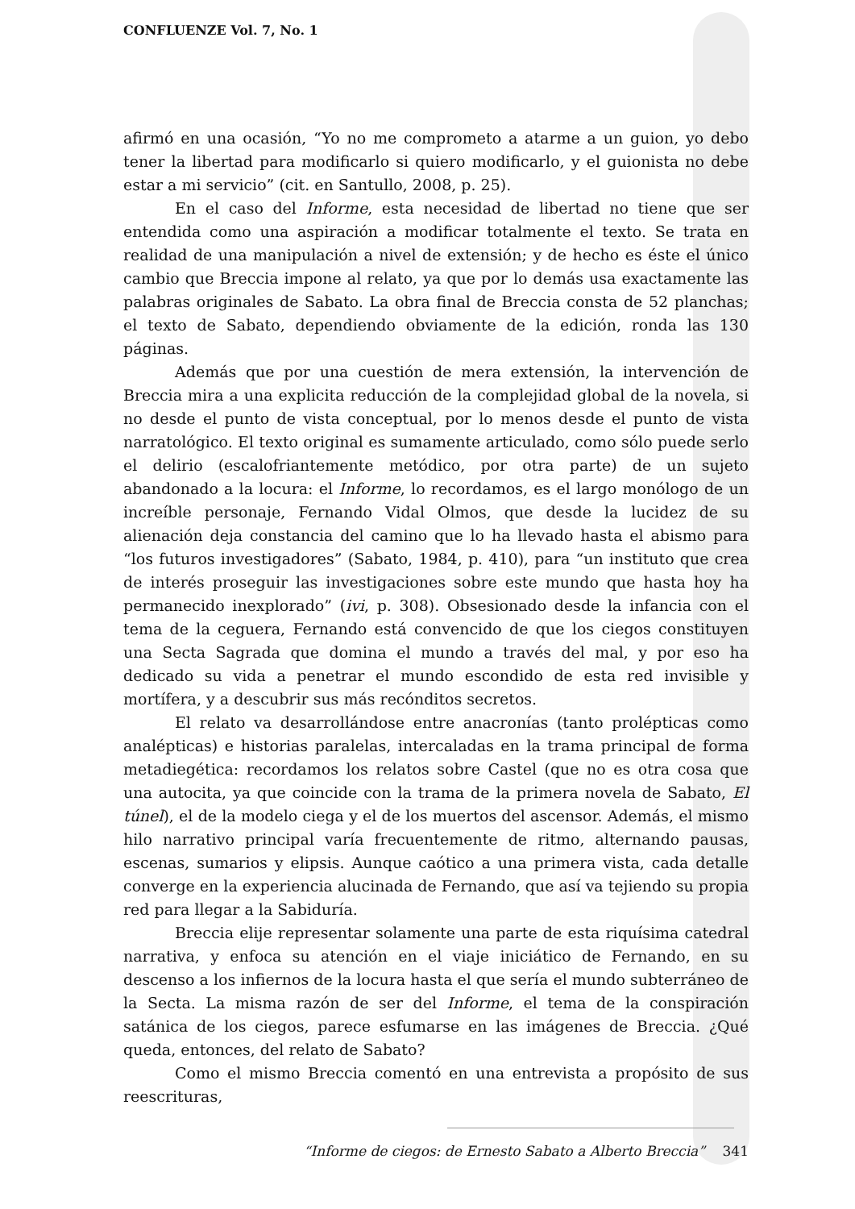CONFLUENZE Vol. 7, No. 1
afirmó en una ocasión, “Yo no me comprometo a atarme a un guion, yo debo tener la libertad para modificarlo si quiero modificarlo, y el guionista no debe estar a mi servicio” (cit. en Santullo, 2008, p. 25).
En el caso del Informe, esta necesidad de libertad no tiene que ser entendida como una aspiración a modificar totalmente el texto. Se trata en realidad de una manipulación a nivel de extensión; y de hecho es éste el único cambio que Breccia impone al relato, ya que por lo demás usa exactamente las palabras originales de Sabato. La obra final de Breccia consta de 52 planchas; el texto de Sabato, dependiendo obviamente de la edición, ronda las 130 páginas.
Además que por una cuestión de mera extensión, la intervención de Breccia mira a una explicita reducción de la complejidad global de la novela, si no desde el punto de vista conceptual, por lo menos desde el punto de vista narratológico. El texto original es sumamente articulado, como sólo puede serlo el delirio (escalofriantemente metódico, por otra parte) de un sujeto abandonado a la locura: el Informe, lo recordamos, es el largo monólogo de un increíble personaje, Fernando Vidal Olmos, que desde la lucidez de su alienación deja constancia del camino que lo ha llevado hasta el abismo para “los futuros investigadores” (Sabato, 1984, p. 410), para “un instituto que crea de interés proseguir las investigaciones sobre este mundo que hasta hoy ha permanecido inexplorado” (ivi, p. 308). Obsesionado desde la infancia con el tema de la ceguera, Fernando está convencido de que los ciegos constituyen una Secta Sagrada que domina el mundo a través del mal, y por eso ha dedicado su vida a penetrar el mundo escondido de esta red invisible y mortífera, y a descubrir sus más recónditos secretos.
El relato va desarrollándose entre anacronías (tanto prolépticas como analépticas) e historias paralelas, intercaladas en la trama principal de forma metadiegética: recordamos los relatos sobre Castel (que no es otra cosa que una autocita, ya que coincide con la trama de la primera novela de Sabato, El túnel), el de la modelo ciega y el de los muertos del ascensor. Además, el mismo hilo narrativo principal varía frecuentemente de ritmo, alternando pausas, escenas, sumarios y elipsis. Aunque caótico a una primera vista, cada detalle converge en la experiencia alucinada de Fernando, que así va tejiendo su propia red para llegar a la Sabiduría.
Breccia elije representar solamente una parte de esta riquísima catedral narrativa, y enfoca su atención en el viaje iniciático de Fernando, en su descenso a los infiernos de la locura hasta el que sería el mundo subterráneo de la Secta. La misma razón de ser del Informe, el tema de la conspiración satánica de los ciegos, parece esfumarse en las imágenes de Breccia. ¿Qué queda, entonces, del relato de Sabato?
Como el mismo Breccia comentó en una entrevista a propósito de sus reescrituras,
“Informe de ciegos: de Ernesto Sabato a Alberto Breccia” 341